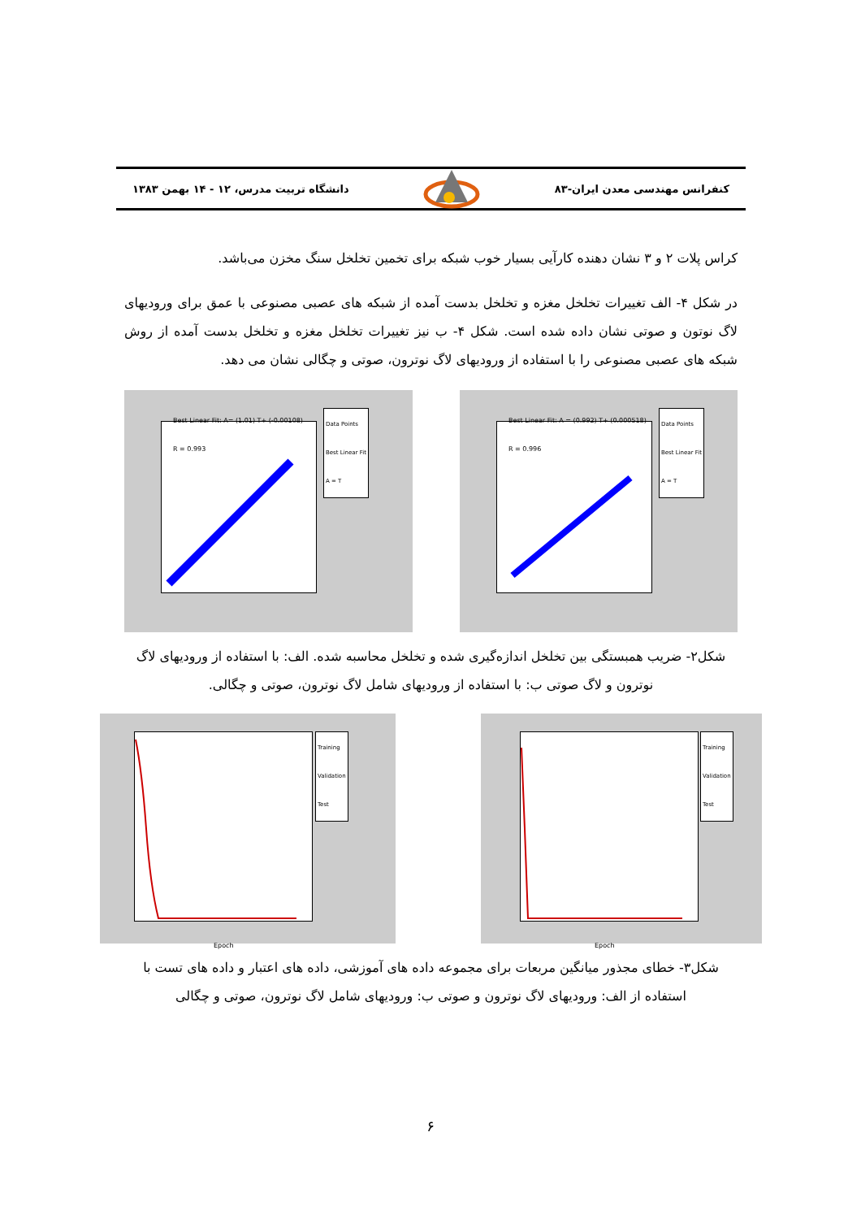کنفرانس مهندسی معدن ایران-۸۳ دانشگاه تربیت مدرس، ۱۲ - ۱۴ بهمن ۱۳۸۳
کراس پلات ۲ و ۳ نشان دهنده کارآیی بسیار خوب شبکه برای تخمین تخلخل سنگ مخزن می‌باشد.
در شکل ۴- الف تغییرات تخلخل مغزه و تخلخل بدست آمده از شبکه های عصبی مصنوعی با عمق برای ورودیهای لاگ نوتون و صوتی نشان داده شده است. شکل ۴- ب نیز تغییرات تخلخل مغزه و تخلخل بدست آمده از روش شبکه های عصبی مصنوعی را با استفاده از ورودیهای لاگ نوترون، صوتی و چگالی نشان می دهد.
Best Linear Fit: A= (1.01) T+ (-0.00108)
R = 0.993
Data Points
Best Linear Fit
A = T
Best Linear Fit: A = (0.992) T+ (0.000518)
R = 0.996
Data Points
Best Linear Fit
A = T
شکل۲- ضریب همبستگی بین تخلخل اندازه‌گیری شده و تخلخل محاسبه شده. الف: با استفاده از ورودیهای لاگ نوترون و لاگ صوتی ب: با استفاده از ورودیهای شامل لاگ نوترون، صوتی و چگالی.
Training
Validation
Test
Epoch
Training
Validation
Test
Epoch
شکل۳- خطای مجذور میانگین مربعات برای مجموعه داده های آموزشی، داده های اعتبار و داده های تست با استفاده از الف: ورودیهای لاگ نوترون و صوتی ب: ورودیهای شامل لاگ نوترون، صوتی و چگالی
۶